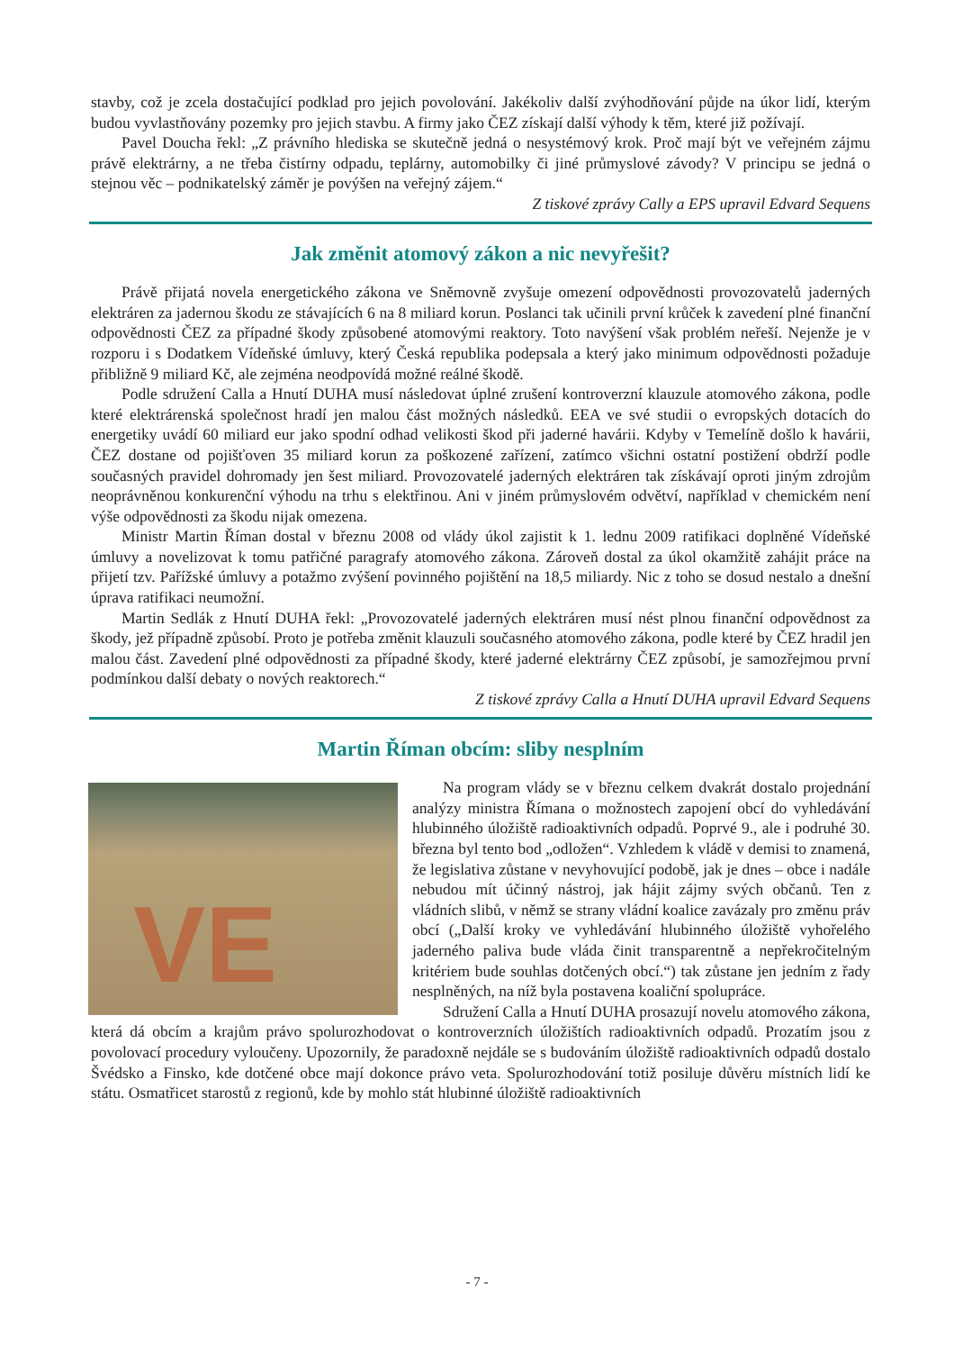stavby, což je zcela dostačující podklad pro jejich povolování. Jakékoliv další zvýhodňování půjde na úkor lidí, kterým budou vyvlastňovány pozemky pro jejich stavbu. A firmy jako ČEZ získají další výhody k těm, které již požívají.
Pavel Doucha řekl: „Z právního hlediska se skutečně jedná o nesystémový krok. Proč mají být ve veřejném zájmu právě elektrárny, a ne třeba čistírny odpadu, teplárny, automobilky či jiné průmyslové závody? V principu se jedná o stejnou věc – podnikatelský záměr je povýšen na veřejný zájem.“
Z tiskové zprávy Cally a EPS upravil Edvard Sequens
Jak změnit atomový zákon a nic nevyřešit?
Právě přijatá novela energetického zákona ve Sněmovně zvyšuje omezení odpovědnosti provozovatelů jaderných elektráren za jadernou škodu ze stávajících 6 na 8 miliard korun. Poslanci tak učinili první krůček k zavedení plné finanční odpovědnosti ČEZ za případné škody způsobené atomovými reaktory. Toto navýšení však problém neřeší. Nejenže je v rozporu i s Dodatkem Vídeňské úmluvy, který Česká republika podepsala a který jako minimum odpovědnosti požaduje přibližně 9 miliard Kč, ale zejména neodpovídá možné reálné škodě.
Podle sdružení Calla a Hnutí DUHA musí následovat úplné zrušení kontroverzní klauzule atomového zákona, podle které elektrárenská společnost hradí jen malou část možných následků. EEA ve své studii o evropských dotacích do energetiky uvádí 60 miliard eur jako spodní odhad velikosti škod při jaderné havárii. Kdyby v Temelíně došlo k havárii, ČEZ dostane od pojišťoven 35 miliard korun za poškozené zařízení, zatímco všichni ostatní postižení obdrží podle současných pravidel dohromady jen šest miliard. Provozovatelé jaderných elektráren tak získávají oproti jiným zdrojům neoprávněnou konkurenční výhodu na trhu s elektřinou. Ani v jiném průmyslovém odvětví, například v chemickém není výše odpovědnosti za škodu nijak omezena.
Ministr Martin Říman dostal v březnu 2008 od vlády úkol zajistit k 1. lednu 2009 ratifikaci doplněné Vídeňské úmluvy a novelizovat k tomu patřičné paragrafy atomového zákona. Zároveň dostal za úkol okamžitě zahájit práce na přijetí tzv. Pařížské úmluvy a potažmo zvýšení povinného pojištění na 18,5 miliardy. Nic z toho se dosud nestalo a dnešní úprava ratifikaci neumožní.
Martin Sedlák z Hnutí DUHA řekl: „Provozovatelé jaderných elektráren musí nést plnou finanční odpovědnost za škody, jež případně způsobí. Proto je potřeba změnit klauzuli současného atomového zákona, podle které by ČEZ hradil jen malou část. Zavedení plné odpovědnosti za případné škody, které jaderné elektrárny ČEZ způsobí, je samozřejmou první podmínkou další debaty o nových reaktorech.“
Z tiskové zprávy Calla a Hnutí DUHA upravil Edvard Sequens
Martin Říman obcím: sliby nesplním
VE
Na program vlády se v březnu celkem dvakrát dostalo projednání analýzy ministra Římana o možnostech zapojení obcí do vyhledávání hlubinného úložiště radioaktivních odpadů. Poprvé 9., ale i podruhé 30. března byl tento bod „odložen“. Vzhledem k vládě v demisi to znamená, že legislativa zůstane v nevyhovující podobě, jak je dnes – obce i nadále nebudou mít účinný nástroj, jak hájit zájmy svých občanů. Ten z vládních slibů, v němž se strany vládní koalice zavázaly pro změnu práv obcí („Další kroky ve vyhledávání hlubinného úložiště vyhořelého jaderného paliva bude vláda činit transparentně a nepřekročitelným kritériem bude souhlas dotčených obcí.“) tak zůstane jen jedním z řady nesplněných, na níž byla postavena koaliční spolupráce.
Sdružení Calla a Hnutí DUHA prosazují novelu atomového zákona, která dá obcím a krajům právo spolurozhodovat o kontroverzních úložištích radioaktivních odpadů. Prozatím jsou z povolovací procedury vyloučeny. Upozornily, že paradoxně nejdále se s budováním úložiště radioaktivních odpadů dostalo Švédsko a Finsko, kde dotčené obce mají dokonce právo veta. Spolurozhodování totiž posiluje důvěru místních lidí ke státu. Osmatřicet starostů z regionů, kde by mohlo stát hlubinné úložiště radioaktivních
- 7 -